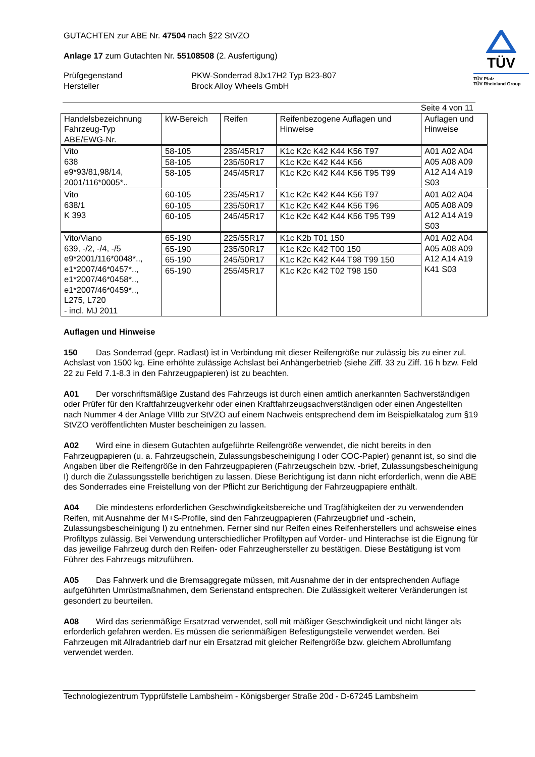GUTACHTEN zur ABE Nr. 47504 nach §22 StVZO
Anlage 17 zum Gutachten Nr. 55108508 (2. Ausfertigung)
Prüfgegenstand
Hersteller
PKW-Sonderrad 8Jx17H2 Typ B23-807
Brock Alloy Wheels GmbH
TÜV
TÜV Pfalz
TÜV Rheinland Group
Seite 4 von 11
| Handelsbezeichnung Fahrzeug-Typ ABE/EWG-Nr. | kW-Bereich | Reifen | Reifenbezogene Auflagen und Hinweise | Auflagen und Hinweise |
| --- | --- | --- | --- | --- |
| Vito 638 e9*93/81,98/14, 2001/116*0005*.. | 58-105 | 235/45R17 | K1c K2c K42 K44 K56 T97 | A01 A02 A04 A05 A08 A09 A12 A14 A19 S03 |
| | 58-105 | 235/50R17 | K1c K2c K42 K44 K56 | |
| | 58-105 | 245/45R17 | K1c K2c K42 K44 K56 T95 T99 | |
| Vito 638/1 K 393 | 60-105 | 235/45R17 | K1c K2c K42 K44 K56 T97 | A01 A02 A04 A05 A08 A09 A12 A14 A19 S03 |
| | 60-105 | 235/50R17 | K1c K2c K42 K44 K56 T96 | |
| | 60-105 | 245/45R17 | K1c K2c K42 K44 K56 T95 T99 | |
| Vito/Viano 639, -/2, -/4, -/5 e9*2001/116*0048*.., e1*2007/46*0457*.., e1*2007/46*0458*.., e1*2007/46*0459*.., L275, L720 - incl. MJ 2011 | 65-190 | 225/55R17 | K1c K2b T01 150 | A01 A02 A04 A05 A08 A09 A12 A14 A19 K41 S03 |
| | 65-190 | 235/50R17 | K1c K2c K42 T00 150 | |
| | 65-190 | 245/50R17 | K1c K2c K42 K44 T98 T99 150 | |
| | 65-190 | 255/45R17 | K1c K2c K42 T02 T98 150 | |
Auflagen und Hinweise
150 Das Sonderrad (gepr. Radlast) ist in Verbindung mit dieser Reifengröße nur zulässig bis zu einer zul. Achslast von 1500 kg. Eine erhöhte zulässige Achslast bei Anhängerbetrieb (siehe Ziff. 33 zu Ziff. 16 h bzw. Feld 22 zu Feld 7.1-8.3 in den Fahrzeugpapieren) ist zu beachten.
A01 Der vorschriftsmäßige Zustand des Fahrzeugs ist durch einen amtlich anerkannten Sachverständigen oder Prüfer für den Kraftfahrzeugverkehr oder einen Kraftfahrzeugsachverständigen oder einen Angestellten nach Nummer 4 der Anlage VIIIb zur StVZO auf einem Nachweis entsprechend dem im Beispielkatalog zum §19 StVZO veröffentlichten Muster bescheinigen zu lassen.
A02 Wird eine in diesem Gutachten aufgeführte Reifengröße verwendet, die nicht bereits in den Fahrzeugpapieren (u. a. Fahrzeugschein, Zulassungsbescheinigung I oder COC-Papier) genannt ist, so sind die Angaben über die Reifengröße in den Fahrzeugpapieren (Fahrzeugschein bzw. -brief, Zulassungsbescheinigung I) durch die Zulassungsstelle berichtigen zu lassen. Diese Berichtigung ist dann nicht erforderlich, wenn die ABE des Sonderrades eine Freistellung von der Pflicht zur Berichtigung der Fahrzeugpapiere enthält.
A04 Die mindestens erforderlichen Geschwindigkeitsbereiche und Tragfähigkeiten der zu verwendenden Reifen, mit Ausnahme der M+S-Profile, sind den Fahrzeugpapieren (Fahrzeugbrief und -schein, Zulassungsbescheinigung I) zu entnehmen. Ferner sind nur Reifen eines Reifenherstellers und achsweise eines Profiltyps zulässig. Bei Verwendung unterschiedlicher Profiltypen auf Vorder- und Hinterachse ist die Eignung für das jeweilige Fahrzeug durch den Reifen- oder Fahrzeughersteller zu bestätigen. Diese Bestätigung ist vom Führer des Fahrzeugs mitzuführen.
A05 Das Fahrwerk und die Bremsaggregate müssen, mit Ausnahme der in der entsprechenden Auflage aufgeführten Umrüstmaßnahmen, dem Serienstand entsprechen. Die Zulässigkeit weiterer Veränderungen ist gesondert zu beurteilen.
A08 Wird das serienmäßige Ersatzrad verwendet, soll mit mäßiger Geschwindigkeit und nicht länger als erforderlich gefahren werden. Es müssen die serienmäßigen Befestigungsteile verwendet werden. Bei Fahrzeugen mit Allradantrieb darf nur ein Ersatzrad mit gleicher Reifengröße bzw. gleichem Abrollumfang verwendet werden.
Technologiezentrum Typprüfstelle Lambsheim - Königsberger Straße 20d - D-67245 Lambsheim